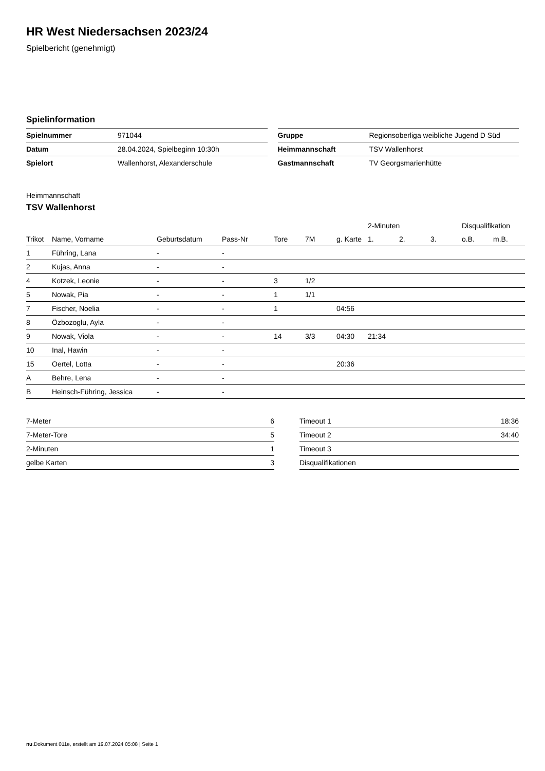HR West Niedersachsen 2023/24
Spielbericht (genehmigt)
Spielinformation
| Spielnummer | 971044 |
| Datum | 28.04.2024, Spielbeginn 10:30h |
| Spielort | Wallenhorst, Alexanderschule |
| Gruppe | Regionsoberliga weibliche Jugend D Süd |
| Heimmannschaft | TSV Wallenhorst |
| Gastmannschaft | TV Georgsmarienhütte |
Heimmannschaft
TSV Wallenhorst
| | | | | | | | 2-Minuten | | | Disqualifikation | |
| --- | --- | --- | --- | --- | --- | --- | --- | --- | --- | --- | --- |
| Trikot | Name, Vorname | Geburtsdatum | Pass-Nr | Tore | 7M | g. Karte | 1. | 2. | 3. | o.B. | m.B. |
| 1 | Führing, Lana | - | - | | | | | | | | |
| 2 | Kujas, Anna | - | - | | | | | | | | |
| 4 | Kotzek, Leonie | - | - | 3 | 1/2 | | | | | | |
| 5 | Nowak, Pia | - | - | 1 | 1/1 | | | | | | |
| 7 | Fischer, Noelia | - | - | 1 | | 04:56 | | | | | |
| 8 | Özbozoglu, Ayla | - | - | | | | | | | | |
| 9 | Nowak, Viola | - | - | 14 | 3/3 | 04:30 | 21:34 | | | | |
| 10 | Inal, Hawin | - | - | | | | | | | | |
| 15 | Oertel, Lotta | - | - | | | 20:36 | | | | | |
| A | Behre, Lena | - | - | | | | | | | | |
| B | Heinsch-Führing, Jessica | - | - | | | | | | | | |
| 7-Meter | 6 |
| 7-Meter-Tore | 5 |
| 2-Minuten | 1 |
| gelbe Karten | 3 |
| Timeout 1 | 18:36 |
| Timeout 2 | 34:40 |
| Timeout 3 | |
| Disqualifikationen | |
nu.Dokument 011e, erstellt am 19.07.2024 05:08 | Seite 1